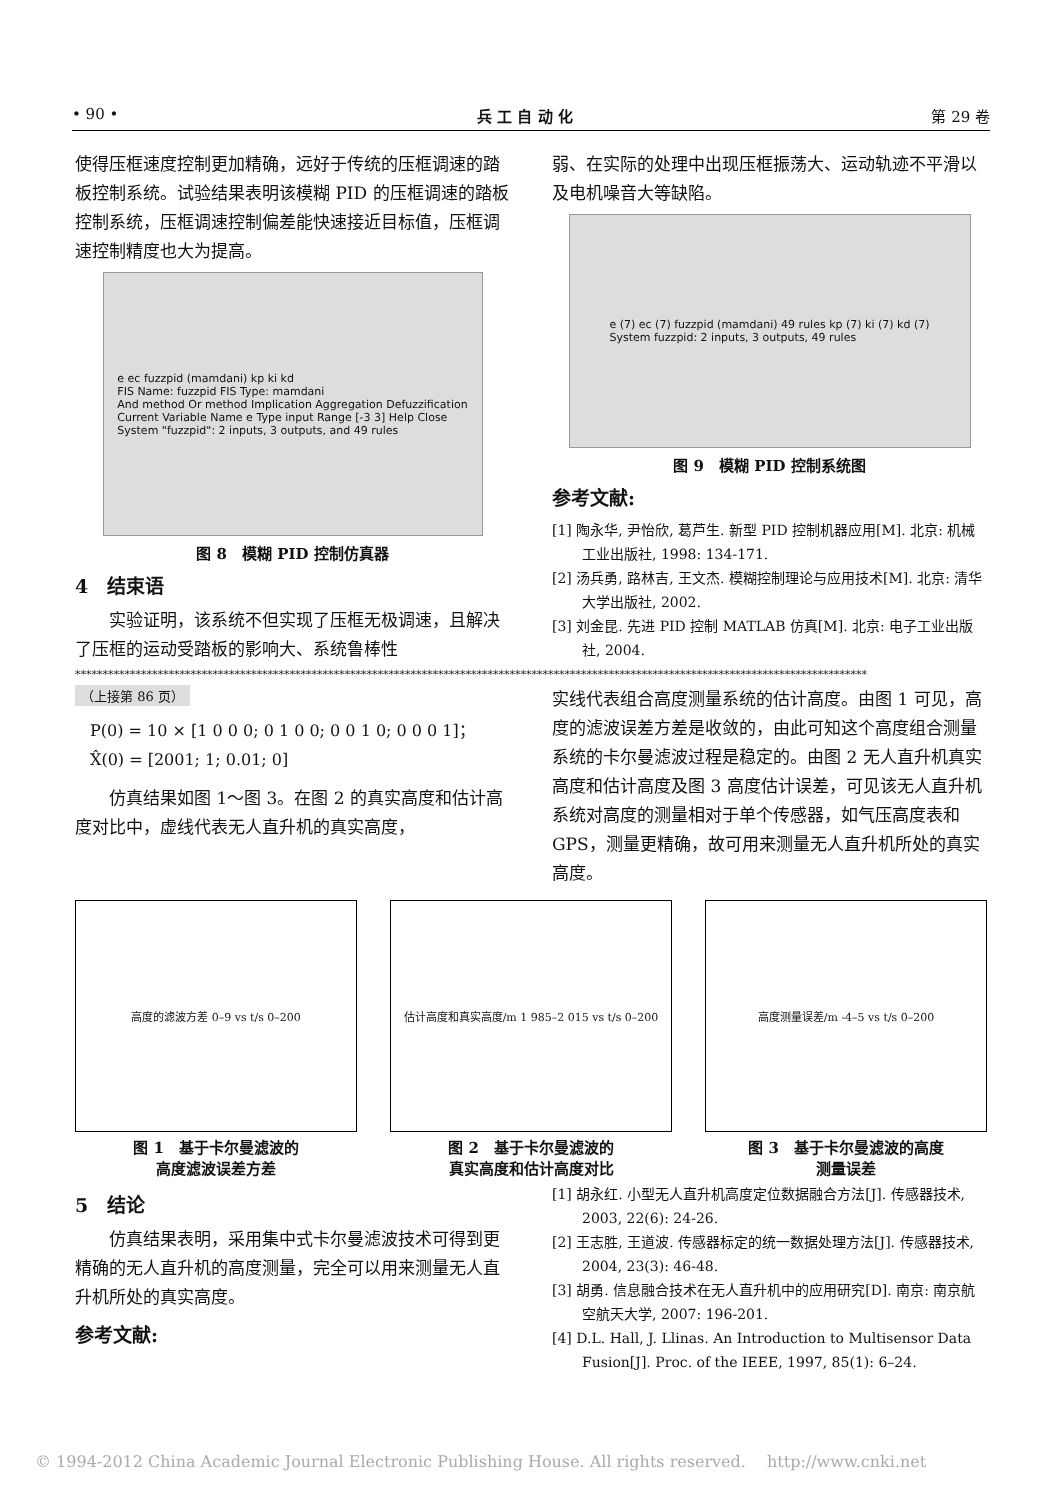• 90 • 兵 工 自 动 化 第 29 卷
使得压框速度控制更加精确，远好于传统的压框调速的踏板控制系统。试验结果表明该模糊 PID 的压框调速的踏板控制系统，压框调速控制偏差能快速接近目标值，压框调速控制精度也大为提高。
e ec fuzzpid (mamdani) kp ki kd
FIS Name: fuzzpid FIS Type: mamdani
And method Or method Implication Aggregation Defuzzification
Current Variable Name e Type input Range [-3 3] Help Close
System "fuzzpid": 2 inputs, 3 outputs, and 49 rules
图 8　模糊 PID 控制仿真器
4　结束语
实验证明，该系统不但实现了压框无极调速，且解决了压框的运动受踏板的影响大、系统鲁棒性
弱、在实际的处理中出现压框振荡大、运动轨迹不平滑以及电机噪音大等缺陷。
e (7) ec (7) fuzzpid (mamdani) 49 rules kp (7) ki (7) kd (7)
System fuzzpid: 2 inputs, 3 outputs, 49 rules
图 9　模糊 PID 控制系统图
参考文献:
[1] 陶永华, 尹怡欣, 葛芦生. 新型 PID 控制机器应用[M]. 北京: 机械工业出版社, 1998: 134-171.
[2] 汤兵勇, 路林吉, 王文杰. 模糊控制理论与应用技术[M]. 北京: 清华大学出版社, 2002.
[3] 刘金昆. 先进 PID 控制 MATLAB 仿真[M]. 北京: 电子工业出版社, 2004.
************************************************************************************************************************************************
（上接第 86 页）
P(0) = 10 × [1 0 0 0; 0 1 0 0; 0 0 1 0; 0 0 0 1]； X̂(0) = [2001; 1; 0.01; 0]
仿真结果如图 1～图 3。在图 2 的真实高度和估计高度对比中，虚线代表无人直升机的真实高度，
实线代表组合高度测量系统的估计高度。由图 1 可见，高度的滤波误差方差是收敛的，由此可知这个高度组合测量系统的卡尔曼滤波过程是稳定的。由图 2 无人直升机真实高度和估计高度及图 3 高度估计误差，可见该无人直升机系统对高度的测量相对于单个传感器，如气压高度表和 GPS，测量更精确，故可用来测量无人直升机所处的真实高度。
高度的滤波方差 0–9 vs t/s 0–200
图 1　基于卡尔曼滤波的
高度滤波误差方差
估计高度和真实高度/m 1 985–2 015 vs t/s 0–200
图 2　基于卡尔曼滤波的
真实高度和估计高度对比
高度测量误差/m -4–5 vs t/s 0–200
图 3　基于卡尔曼滤波的高度
测量误差
5　结论
仿真结果表明，采用集中式卡尔曼滤波技术可得到更精确的无人直升机的高度测量，完全可以用来测量无人直升机所处的真实高度。
参考文献:
[1] 胡永红. 小型无人直升机高度定位数据融合方法[J]. 传感器技术, 2003, 22(6): 24-26.
[2] 王志胜, 王道波. 传感器标定的统一数据处理方法[J]. 传感器技术, 2004, 23(3): 46-48.
[3] 胡勇. 信息融合技术在无人直升机中的应用研究[D]. 南京: 南京航空航天大学, 2007: 196-201.
[4] D.L. Hall, J. Llinas. An Introduction to Multisensor Data Fusion[J]. Proc. of the IEEE, 1997, 85(1): 6–24.
© 1994-2012 China Academic Journal Electronic Publishing House. All rights reserved.　 http://www.cnki.net